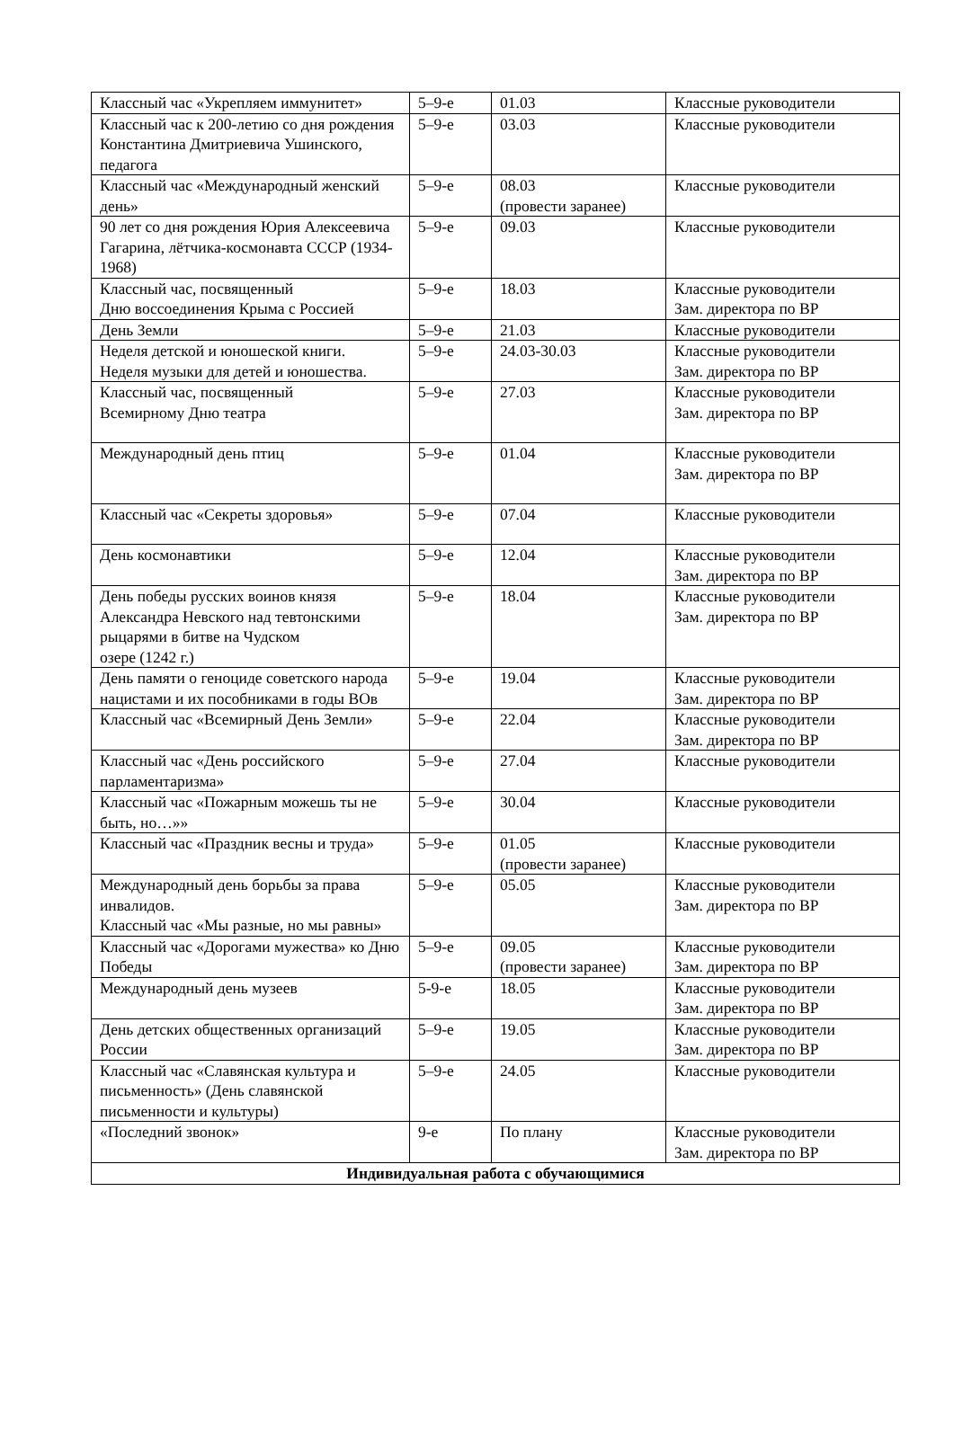| Классный час «Укрепляем иммунитет» | 5–9-е | 01.03 | Классные руководители |
| Классный час к 200-летию со дня рождения Константина Дмитриевича Ушинского, педагога | 5–9-е | 03.03 | Классные руководители |
| Классный час «Международный женский день» | 5–9-е | 08.03 (провести заранее) | Классные руководители |
| 90 лет со дня рождения Юрия Алексеевича Гагарина, лётчика-космонавта СССР (1934-1968) | 5–9-е | 09.03 | Классные руководители |
| Классный час, посвященный Дню воссоединения Крыма с Россией | 5–9-е | 18.03 | Классные руководители Зам. директора по ВР |
| День Земли | 5–9-е | 21.03 | Классные руководители |
| Неделя детской и юношеской книги. Неделя музыки для детей и юношества. | 5–9-е | 24.03-30.03 | Классные руководители Зам. директора по ВР |
| Классный час, посвященный Всемирному Дню театра | 5–9-е | 27.03 | Классные руководители Зам. директора по ВР |
| Международный день птиц | 5–9-е | 01.04 | Классные руководители Зам. директора по ВР |
| Классный час «Секреты здоровья» | 5–9-е | 07.04 | Классные руководители |
| День космонавтики | 5–9-е | 12.04 | Классные руководители Зам. директора по ВР |
| День победы русских воинов князя Александра Невского над тевтонскими рыцарями в битве на Чудском озере (1242 г.) | 5–9-е | 18.04 | Классные руководители Зам. директора по ВР |
| День памяти о геноциде советского народа нацистами и их пособниками в годы ВОв | 5–9-е | 19.04 | Классные руководители Зам. директора по ВР |
| Классный час «Всемирный День Земли» | 5–9-е | 22.04 | Классные руководители Зам. директора по ВР |
| Классный час «День российского парламентаризма» | 5–9-е | 27.04 | Классные руководители |
| Классный час «Пожарным можешь ты не быть, но…»» | 5–9-е | 30.04 | Классные руководители |
| Классный час «Праздник весны и труда» | 5–9-е | 01.05 (провести заранее) | Классные руководители |
| Международный день борьбы за права инвалидов. Классный час «Мы разные, но мы равны» | 5–9-е | 05.05 | Классные руководители Зам. директора по ВР |
| Классный час «Дорогами мужества» ко Дню Победы | 5–9-е | 09.05 (провести заранее) | Классные руководители Зам. директора по ВР |
| Международный день музеев | 5-9-е | 18.05 | Классные руководители Зам. директора по ВР |
| День детских общественных организаций России | 5–9-е | 19.05 | Классные руководители Зам. директора по ВР |
| Классный час «Славянская культура и письменность» (День славянской письменности и культуры) | 5–9-е | 24.05 | Классные руководители |
| «Последний звонок» | 9-е | По плану | Классные руководители Зам. директора по ВР |
| Индивидуальная работа с обучающимися | | | |